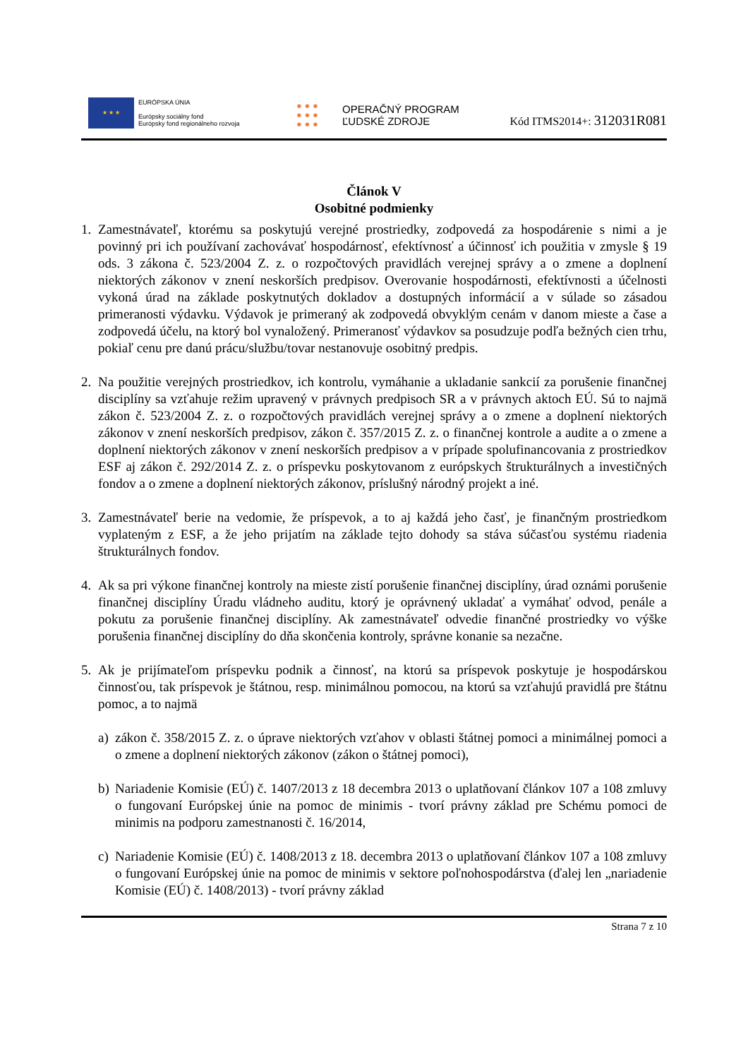★ ★ ★
EURÓPSKA ÚNIA
Európsky sociálny fond
Európsky fond regionálneho rozvoja
● ● ●
● ● ●
● ● ●
OPERAČNÝ PROGRAM
ĽUDSKÉ ZDROJE
Kód ITMS2014+: 312031R081
Článok V
Osobitné podmienky
1. Zamestnávateľ, ktorému sa poskytujú verejné prostriedky, zodpovedá za hospodárenie s nimi a je povinný pri ich používaní zachovávať hospodárnosť, efektívnosť a účinnosť ich použitia v zmysle § 19 ods. 3 zákona č. 523/2004 Z. z. o rozpočtových pravidlách verejnej správy a o zmene a doplnení niektorých zákonov v znení neskorších predpisov. Overovanie hospodárnosti, efektívnosti a účelnosti vykoná úrad na základe poskytnutých dokladov a dostupných informácií a v súlade so zásadou primeranosti výdavku. Výdavok je primeraný ak zodpovedá obvyklým cenám v danom mieste a čase a zodpovedá účelu, na ktorý bol vynaložený. Primeranosť výdavkov sa posudzuje podľa bežných cien trhu, pokiaľ cenu pre danú prácu/službu/tovar nestanovuje osobitný predpis.
2. Na použitie verejných prostriedkov, ich kontrolu, vymáhanie a ukladanie sankcií za porušenie finančnej disciplíny sa vzťahuje režim upravený v právnych predpisoch SR a v právnych aktoch EÚ. Sú to najmä zákon č. 523/2004 Z. z. o rozpočtových pravidlách verejnej správy a o zmene a doplnení niektorých zákonov v znení neskorších predpisov, zákon č. 357/2015 Z. z. o finančnej kontrole a audite a o zmene a doplnení niektorých zákonov v znení neskorších predpisov a v prípade spolufinancovania z prostriedkov ESF aj zákon č. 292/2014 Z. z. o príspevku poskytovanom z európskych štrukturálnych a investičných fondov a o zmene a doplnení niektorých zákonov, príslušný národný projekt a iné.
3. Zamestnávateľ berie na vedomie, že príspevok, a to aj každá jeho časť, je finančným prostriedkom vyplateným z ESF, a že jeho prijatím na základe tejto dohody sa stáva súčasťou systému riadenia štrukturálnych fondov.
4. Ak sa pri výkone finančnej kontroly na mieste zistí porušenie finančnej disciplíny, úrad oznámi porušenie finančnej disciplíny Úradu vládneho auditu, ktorý je oprávnený ukladať a vymáhať odvod, penále a pokutu za porušenie finančnej disciplíny. Ak zamestnávateľ odvedie finančné prostriedky vo výške porušenia finančnej disciplíny do dňa skončenia kontroly, správne konanie sa nezačne.
5. Ak je prijímateľom príspevku podnik a činnosť, na ktorú sa príspevok poskytuje je hospodárskou činnosťou, tak príspevok je štátnou, resp. minimálnou pomocou, na ktorú sa vzťahujú pravidlá pre štátnu pomoc, a to najmä
a) zákon č. 358/2015 Z. z. o úprave niektorých vzťahov v oblasti štátnej pomoci a minimálnej pomoci a o zmene a doplnení niektorých zákonov (zákon o štátnej pomoci),
b) Nariadenie Komisie (EÚ) č. 1407/2013 z 18 decembra 2013 o uplatňovaní článkov 107 a 108 zmluvy o fungovaní Európskej únie na pomoc de minimis - tvorí právny základ pre Schému pomoci de minimis na podporu zamestnanosti č. 16/2014,
c) Nariadenie Komisie (EÚ) č. 1408/2013 z 18. decembra 2013 o uplatňovaní článkov 107 a 108 zmluvy o fungovaní Európskej únie na pomoc de minimis v sektore poľnohospodárstva (ďalej len „nariadenie Komisie (EÚ) č. 1408/2013) - tvorí právny základ
Strana 7 z 10